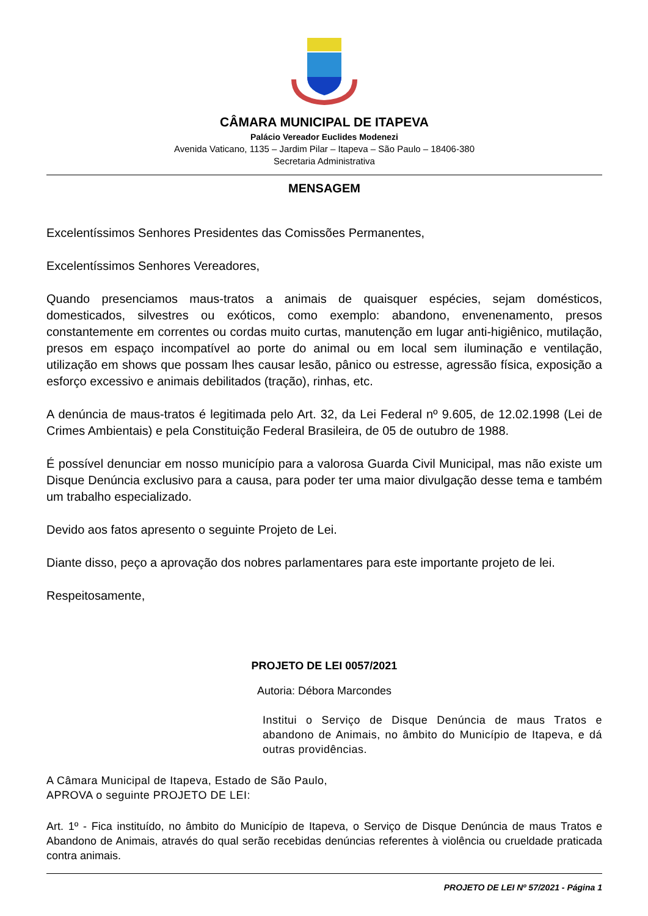CÂMARA MUNICIPAL DE ITAPEVA
Palácio Vereador Euclides Modenezi
Avenida Vaticano, 1135 – Jardim Pilar – Itapeva – São Paulo – 18406-380
Secretaria Administrativa
MENSAGEM
Excelentíssimos Senhores Presidentes das Comissões Permanentes,
Excelentíssimos Senhores Vereadores,
Quando presenciamos maus-tratos a animais de quaisquer espécies, sejam domésticos, domesticados, silvestres ou exóticos, como exemplo: abandono, envenenamento, presos constantemente em correntes ou cordas muito curtas, manutenção em lugar anti-higiênico, mutilação, presos em espaço incompatível ao porte do animal ou em local sem iluminação e ventilação, utilização em shows que possam lhes causar lesão, pânico ou estresse, agressão física, exposição a esforço excessivo e animais debilitados (tração), rinhas, etc.
A denúncia de maus-tratos é legitimada pelo Art. 32, da Lei Federal nº 9.605, de 12.02.1998 (Lei de Crimes Ambientais) e pela Constituição Federal Brasileira, de 05 de outubro de 1988.
É possível denunciar em nosso município para a valorosa Guarda Civil Municipal, mas não existe um Disque Denúncia exclusivo para a causa, para poder ter uma maior divulgação desse tema e também um trabalho especializado.
Devido aos fatos apresento o seguinte Projeto de Lei.
Diante disso, peço a aprovação dos nobres parlamentares para este importante projeto de lei.
Respeitosamente,
PROJETO DE LEI 0057/2021
Autoria: Débora Marcondes
Institui o Serviço de Disque Denúncia de maus Tratos e abandono de Animais, no âmbito do Município de Itapeva, e dá outras providências.
A Câmara Municipal de Itapeva, Estado de São Paulo, APROVA o seguinte PROJETO DE LEI:
Art. 1º - Fica instituído, no âmbito do Município de Itapeva, o Serviço de Disque Denúncia de maus Tratos e Abandono de Animais, através do qual serão recebidas denúncias referentes à violência ou crueldade praticada contra animais.
PROJETO DE LEI Nº 57/2021 - Página 1